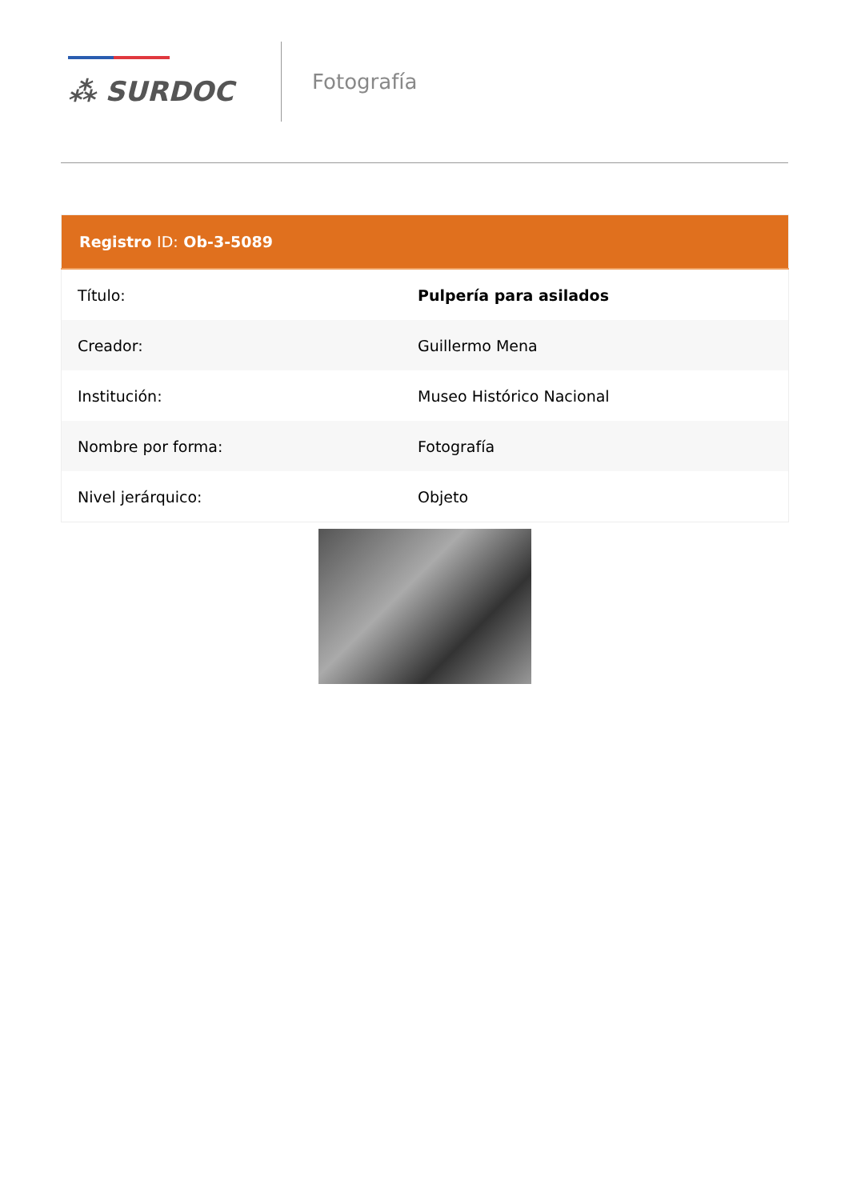⁂ SURDOC
Fotografía
| Registro ID: Ob-3-5089 | |
| --- | --- |
| Título: | Pulpería para asilados |
| Creador: | Guillermo Mena |
| Institución: | Museo Histórico Nacional |
| Nombre por forma: | Fotografía |
| Nivel jerárquico: | Objeto |